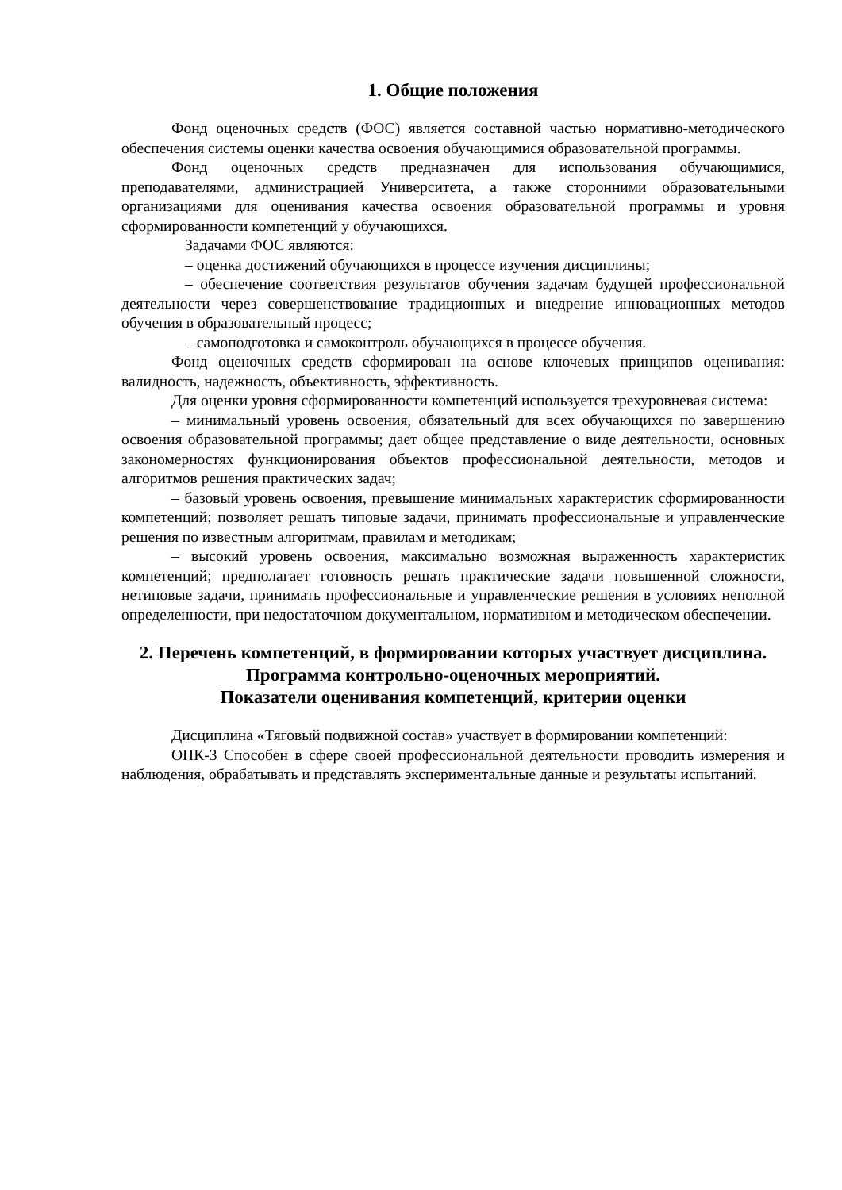1. Общие положения
Фонд оценочных средств (ФОС) является составной частью нормативно-методического обеспечения системы оценки качества освоения обучающимися образовательной программы.
Фонд оценочных средств предназначен для использования обучающимися, преподавателями, администрацией Университета, а также сторонними образовательными организациями для оценивания качества освоения образовательной программы и уровня сформированности компетенций у обучающихся.
Задачами ФОС являются:
– оценка достижений обучающихся в процессе изучения дисциплины;
– обеспечение соответствия результатов обучения задачам будущей профессиональной деятельности через совершенствование традиционных и внедрение инновационных методов обучения в образовательный процесс;
– самоподготовка и самоконтроль обучающихся в процессе обучения.
Фонд оценочных средств сформирован на основе ключевых принципов оценивания: валидность, надежность, объективность, эффективность.
Для оценки уровня сформированности компетенций используется трехуровневая система:
– минимальный уровень освоения, обязательный для всех обучающихся по завершению освоения образовательной программы; дает общее представление о виде деятельности, основных закономерностях функционирования объектов профессиональной деятельности, методов и алгоритмов решения практических задач;
– базовый уровень освоения, превышение минимальных характеристик сформированности компетенций; позволяет решать типовые задачи, принимать профессиональные и управленческие решения по известным алгоритмам, правилам и методикам;
– высокий уровень освоения, максимально возможная выраженность характеристик компетенций; предполагает готовность решать практические задачи повышенной сложности, нетиповые задачи, принимать профессиональные и управленческие решения в условиях неполной определенности, при недостаточном документальном, нормативном и методическом обеспечении.
2. Перечень компетенций, в формировании которых участвует дисциплина.
Программа контрольно-оценочных мероприятий.
Показатели оценивания компетенций, критерии оценки
Дисциплина «Тяговый подвижной состав» участвует в формировании компетенций:
ОПК-3 Способен в сфере своей профессиональной деятельности проводить измерения и наблюдения, обрабатывать и представлять экспериментальные данные и результаты испытаний.